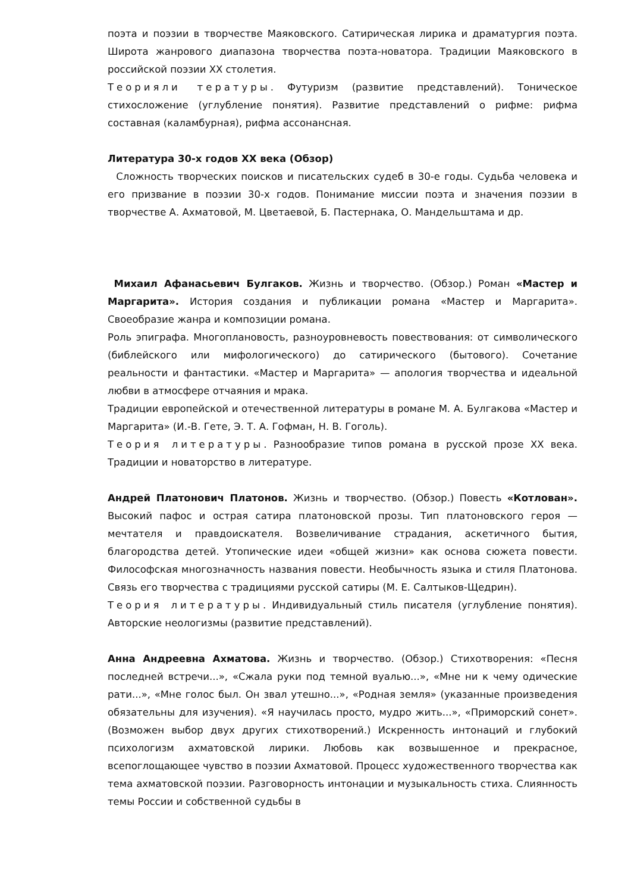поэта и поэзии в творчестве Маяковского. Сатирическая лирика и драматургия поэта. Широта жанрового диапазона творчества поэта-новатора. Традиции Маяковского в российской поэзии XX столетия.
Теорияли тературы. Футуризм (развитие представлений). Тоническое стихосложение (углубление понятия). Развитие представлений о рифме: рифма составная (каламбурная), рифма ассонансная.
Литература 30-х годов XX века (Обзор)
Сложность творческих поисков и писательских судеб в 30-е годы. Судьба человека и его призвание в поэзии 30-х годов. Понимание миссии поэта и значения поэзии в творчестве А. Ахматовой, М. Цветаевой, Б. Пастернака, О. Мандельштама и др.
Михаил Афанасьевич Булгаков. Жизнь и творчество. (Обзор.) Роман «Мастер и Маргарита». История создания и публикации романа «Мастер и Маргарита». Своеобразие жанра и композиции романа.
Роль эпиграфа. Многоплановость, разноуровневость повествования: от символического (библейского или мифологического) до сатирического (бытового). Сочетание реальности и фантастики. «Мастер и Маргарита» — апология творчества и идеальной любви в атмосфере отчаяния и мрака.
Традиции европейской и отечественной литературы в романе М. А. Булгакова «Мастер и Маргарита» (И.-В. Гете, Э. Т. А. Гофман, Н. В. Гоголь).
Теория литературы. Разнообразие типов романа в русской прозе XX века. Традиции и новаторство в литературе.
Андрей Платонович Платонов. Жизнь и творчество. (Обзор.) Повесть «Котлован». Высокий пафос и острая сатира платоновской прозы. Тип платоновского героя — мечтателя и правдоискателя. Возвеличивание страдания, аскетичного бытия, благородства детей. Утопические идеи «общей жизни» как основа сюжета повести. Философская многозначность названия повести. Необычность языка и стиля Платонова. Связь его творчества с традициями русской сатиры (М. Е. Салтыков-Щедрин).
Теория литературы. Индивидуальный стиль писателя (углубление понятия). Авторские неологизмы (развитие представлений).
Анна Андреевна Ахматова. Жизнь и творчество. (Обзор.) Стихотворения: «Песня последней встречи...», «Сжала руки под темной вуалью...», «Мне ни к чему одические рати...», «Мне голос был. Он звал утешно...», «Родная земля» (указанные произведения обязательны для изучения). «Я научилась просто, мудро жить...», «Приморский сонет». (Возможен выбор двух других стихотворений.) Искренность интонаций и глубокий психологизм ахматовской лирики. Любовь как возвышенное и прекрасное, всепоглощающее чувство в поэзии Ахматовой. Процесс художественного творчества как тема ахматовской поэзии. Разговорность интонации и музыкальность стиха. Слиянность темы России и собственной судьбы в